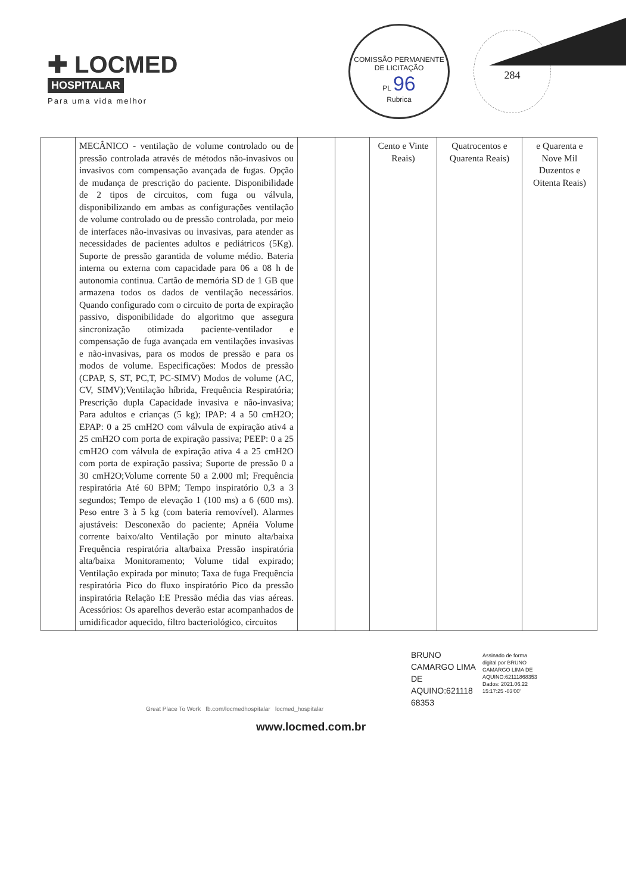✚ LOCMED
HOSPITALAR
Para uma vida melhor
COMISSÃO PERMANENTE DE LICITAÇÃO
PL 96
Rubrica
284
| | MECÂNICO - ventilação de volume controlado ou de pressão controlada através de métodos não-invasivos ou invasivos com compensação avançada de fugas. Opção de mudança de prescrição do paciente. Disponibilidade de 2 tipos de circuitos, com fuga ou válvula, disponibilizando em ambas as configurações ventilação de volume controlado ou de pressão controlada, por meio de interfaces não-invasivas ou invasivas, para atender as necessidades de pacientes adultos e pediátricos (5Kg). Suporte de pressão garantida de volume médio. Bateria interna ou externa com capacidade para 06 a 08 h de autonomia continua. Cartão de memória SD de 1 GB que armazena todos os dados de ventilação necessários. Quando configurado com o circuito de porta de expiração passivo, disponibilidade do algoritmo que assegura sincronização otimizada paciente-ventilador e compensação de fuga avançada em ventilações invasivas e não-invasivas, para os modos de pressão e para os modos de volume. Especificações: Modos de pressão (CPAP, S, ST, PC,T, PC-SIMV) Modos de volume (AC, CV, SIMV);Ventilação híbrida, Frequência Respiratória; Prescrição dupla Capacidade invasiva e não-invasiva; Para adultos e crianças (5 kg); IPAP: 4 a 50 cmH2O; EPAP: 0 a 25 cmH2O com válvula de expiração ativ4 a 25 cmH2O com porta de expiração passiva; PEEP: 0 a 25 cmH2O com válvula de expiração ativa 4 a 25 cmH2O com porta de expiração passiva; Suporte de pressão 0 a 30 cmH2O;Volume corrente 50 a 2.000 ml; Frequência respiratória Até 60 BPM; Tempo inspiratório 0,3 a 3 segundos; Tempo de elevação 1 (100 ms) a 6 (600 ms). Peso entre 3 à 5 kg (com bateria removível). Alarmes ajustáveis: Desconexão do paciente; Apnéia Volume corrente baixo/alto Ventilação por minuto alta/baixa Frequência respiratória alta/baixa Pressão inspiratória alta/baixa Monitoramento; Volume tidal expirado; Ventilação expirada por minuto; Taxa de fuga Frequência respiratória Pico do fluxo inspiratório Pico da pressão inspiratória Relação I:E Pressão média das vias aéreas. Acessórios: Os aparelhos deverão estar acompanhados de umidificador aquecido, filtro bacteriológico, circuitos | | | Cento e Vinte Reais) | Quatrocentos e Quarenta Reais) | e Quarenta e Nove Mil Duzentos e Oitenta Reais) |
BRUNO
CAMARGO LIMA
DE
AQUINO:621118
68353
Assinado de forma
digital por BRUNO
CAMARGO LIMA DE
AQUINO:62111868353
Dados: 2021.06.22
15:17:25 -03'00'
Great Place To Work fb.com/locmedhospitalar locmed_hospitalar
www.locmed.com.br